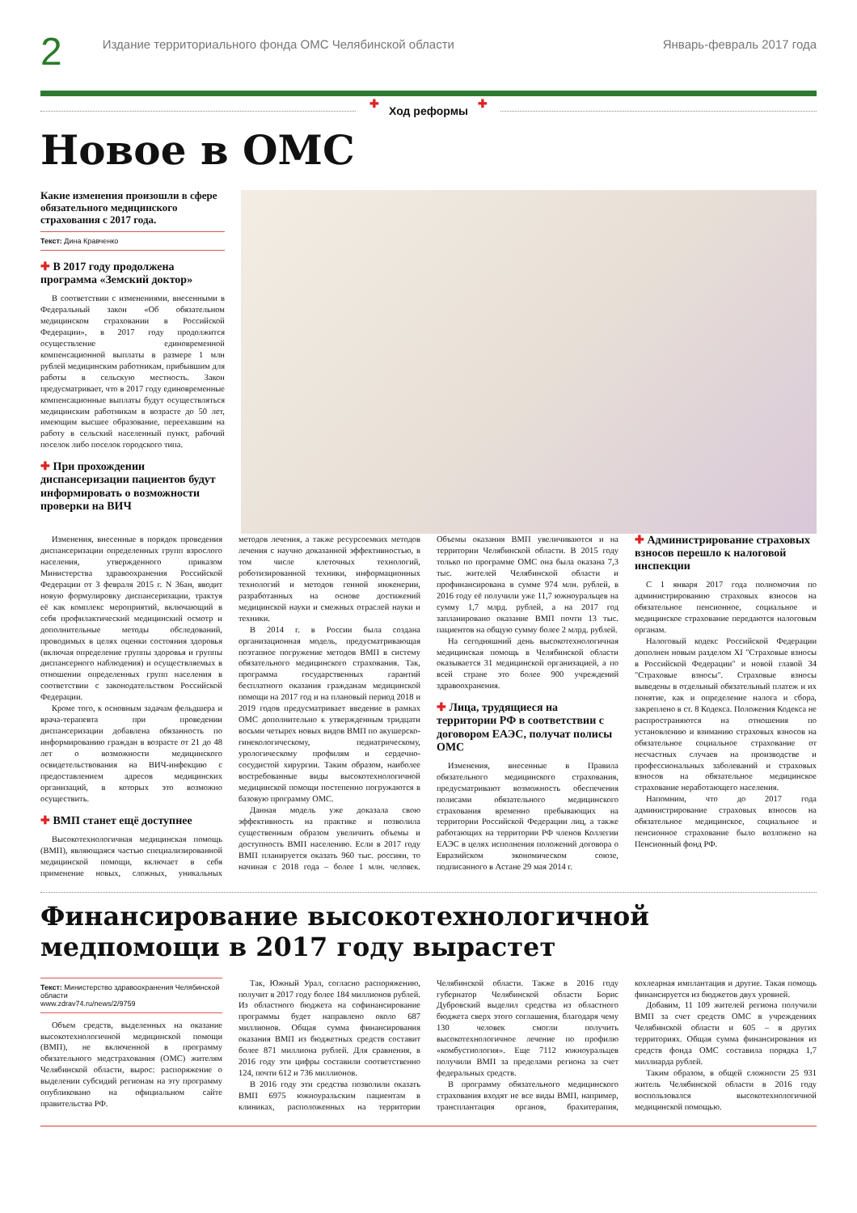2
Издание территориального фонда ОМС Челябинской области
Январь-февраль 2017 года
✚ Ход реформы ✚
Новое в ОМС
Какие изменения произошли в сфере обязательного медицинского страхования с 2017 года.
Текст: Дина Кравченко
✚ В 2017 году продолжена программа «Земский доктор»
В соответствии с изменениями, внесенными в Федеральный закон «Об обязательном медицинском страховании в Российской Федерации», в 2017 году продолжится осуществление единовременной компенсационной выплаты в размере 1 млн рублей медицинским работникам, прибывшим для работы в сельскую местность. Закон предусматривает, что в 2017 году единовременные компенсационные выплаты будут осуществляться медицинским работникам в возрасте до 50 лет, имеющим высшее образование, переехавшим на работу в сельский населенный пункт, рабочий поселок либо поселок городского типа.
✚ При прохождении диспансеризации пациентов будут информировать о возможности проверки на ВИЧ
Изменения, внесенные в порядок проведения диспансеризации определенных групп взрослого населения, утвержденного приказом Министерства здравоохранения Российской Федерации от 3 февраля 2015 г. N 36ан, вводит новую формулировку диспансеризации, трактуя её как комплекс мероприятий, включающий в себя профилактический медицинский осмотр и дополнительные методы обследований, проводимых в целях оценки состояния здоровья (включая определение группы здоровья и группы диспансерного наблюдения) и осуществляемых в отношении определенных групп населения в соответствии с законодательством Российской Федерации.
Кроме того, к основным задачам фельдшера и врача-терапевта при проведении диспансеризации добавлена обязанность по информированию граждан в возрасте от 21 до 48 лет о возможности медицинского освидетельствования на ВИЧ-инфекцию с предоставлением адресов медицинских организаций, в которых это возможно осуществить.
✚ ВМП станет ещё доступнее
Высокотехнологичная медицинская помощь (ВМП), являющаяся частью специализированной медицинской помощи, включает в себя применение новых, сложных, уникальных методов лечения, а также ресурсоемких методов лечения с научно доказанной эффективностью, в том числе клеточных технологий, роботизированной техники, информационных технологий и методов генной инженерии, разработанных на основе достижений медицинской науки и смежных отраслей науки и техники.
В 2014 г. в России была создана организационная модель, предусматривающая поэтапное погружение методов ВМП в систему обязательного медицинского страхования. Так, программа государственных гарантий бесплатного оказания гражданам медицинской помощи на 2017 год и на плановый период 2018 и 2019 годов предусматривает введение в рамках ОМС дополнительно к утвержденным тридцати восьми четырех новых видов ВМП по акушерско-гинекологическому, педиатрическому, урологическому профилям и сердечно-сосудистой хирургии. Таким образом, наиболее востребованные виды высокотехнологичной медицинской помощи постепенно погружаются в базовую программу ОМС.
Данная модель уже доказала свою эффективность на практике и позволила существенным образом увеличить объемы и доступность ВМП населению. Если в 2017 году ВМП планируется оказать 960 тыс. россиян, то начиная с 2018 года – более 1 млн. человек. Объемы оказания ВМП увеличиваются и на территории Челябинской области. В 2015 году только по программе ОМС она была оказана 7,3 тыс. жителей Челябинской области и профинансирована в сумме 974 млн. рублей, в 2016 году её получили уже 11,7 южноуральцев на сумму 1,7 млрд. рублей, а на 2017 год запланировано оказание ВМП почти 13 тыс. пациентов на общую сумму более 2 млрд. рублей.
На сегодняшний день высокотехнологичная медицинская помощь в Челябинской области оказывается 31 медицинской организацией, а по всей стране это более 900 учреждений здравоохранения.
✚ Лица, трудящиеся на территории РФ в соответствии с договором ЕАЭС, получат полисы ОМС
Изменения, внесенные в Правила обязательного медицинского страхования, предусматривают возможность обеспечения полисами обязательного медицинского страхования временно пребывающих на территории Российской Федерации лиц, а также работающих на территории РФ членов Коллегии ЕАЭС в целях исполнения положений договора о Евразийском экономическом союзе, подписанного в Астане 29 мая 2014 г.
✚ Администрирование страховых взносов перешло к налоговой инспекции
С 1 января 2017 года полномочия по администрированию страховых взносов на обязательное пенсионное, социальное и медицинское страхование передаются налоговым органам.
Налоговый кодекс Российской Федерации дополнен новым разделом XI "Страховые взносы в Российской Федерации" и новой главой 34 "Страховые взносы". Страховые взносы выведены в отдельный обязательный платеж и их понятие, как и определение налога и сбора, закреплено в ст. 8 Кодекса. Положения Кодекса не распространяются на отношения по установлению и взиманию страховых взносов на обязательное социальное страхование от несчастных случаев на производстве и профессиональных заболеваний и страховых взносов на обязательное медицинское страхование неработающего населения.
Напомним, что до 2017 года администрирование страховых взносов на обязательное медицинское, социальное и пенсионное страхование было возложено на Пенсионный фонд РФ.
Финансирование высокотехнологичной медпомощи в 2017 году вырастет
Текст: Министерство здравоохранения Челябинской области
www.zdrav74.ru/news/2/9759
Объем средств, выделенных на оказание высокотехнологичной медицинской помощи (ВМП), не включенной в программу обязательного медстрахования (ОМС) жителям Челябинской области, вырос: распоряжение о выделении субсидий регионам на эту программу опубликовано на официальном сайте правительства РФ.
Так, Южный Урал, согласно распоряжению, получит в 2017 году более 184 миллионов рублей. Из областного бюджета на софинансирование программы будет направлено около 687 миллионов. Общая сумма финансирования оказания ВМП из бюджетных средств составит более 871 миллиона рублей. Для сравнения, в 2016 году эти цифры составили соответственно 124, почти 612 и 736 миллионов.
В 2016 году эти средства позволили оказать ВМП 6975 южноуральским пациентам в клиниках, расположенных на территории Челябинской области. Также в 2016 году губернатор Челябинской области Борис Дубровский выделил средства из областного бюджета сверх этого соглашения, благодаря чему 130 человек смогли получить высокотехнологичное лечение по профилю «комбустиология». Еще 7112 южноуральцев получили ВМП за пределами региона за счет федеральных средств.
В программу обязательного медицинского страхования входят не все виды ВМП, например, трансплантация органов, брахитерапия, кохлеарная имплантация и другие. Такая помощь финансируется из бюджетов двух уровней.
Добавим, 11 109 жителей региона получили ВМП за счет средств ОМС в учреждениях Челябинской области и 605 – в других территориях. Общая сумма финансирования из средств фонда ОМС составила порядка 1,7 миллиарда рублей.
Таким образом, в общей сложности 25 931 житель Челябинской области в 2016 году воспользовался высокотехнологичной медицинской помощью.